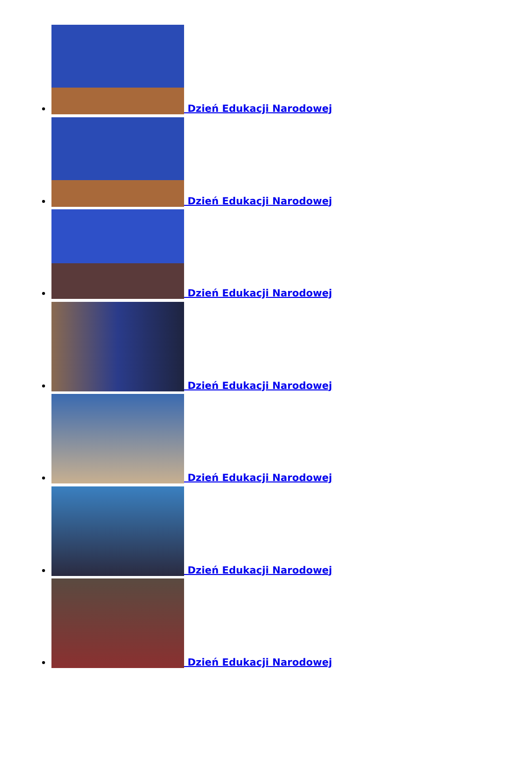Dzień Edukacji Narodowej
Dzień Edukacji Narodowej
Dzień Edukacji Narodowej
Dzień Edukacji Narodowej
Dzień Edukacji Narodowej
Dzień Edukacji Narodowej
Dzień Edukacji Narodowej